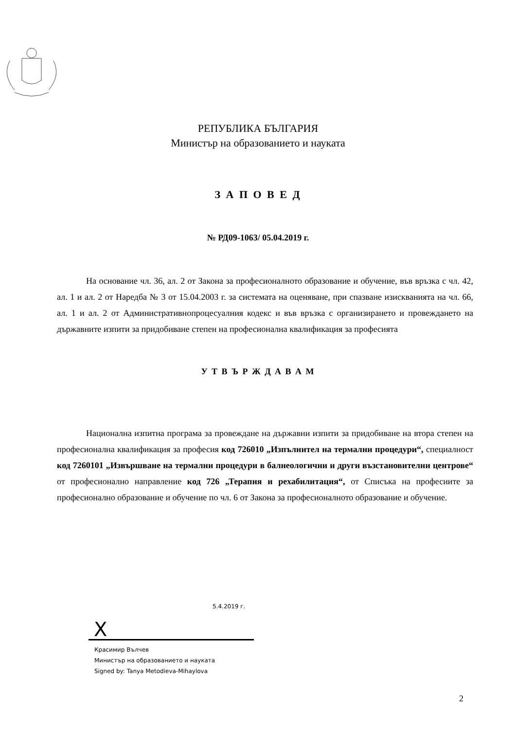РЕПУБЛИКА БЪЛГАРИЯ
Министър на образованието и науката
З А П О В Е Д
№ РД09-1063/ 05.04.2019 г.
На основание чл. 36, ал. 2 от Закона за професионалното образование и обучение, във връзка с чл. 42, ал. 1 и ал. 2 от Наредба № 3 от 15.04.2003 г. за системата на оценяване, при спазване изискванията на чл. 66, ал. 1 и ал. 2 от Административнопроцесуалния кодекс и във връзка с организирането и провеждането на държавните изпити за придобиване степен на професионална квалификация за професията
У Т В Ъ Р Ж Д А В А М
Национална изпитна програма за провеждане на държавни изпити за придобиване на втора степен на професионална квалификация за професия код 726010 „Изпълнител на термални процедури“, специалност код 7260101 „Извършване на термални процедури в балнеологични и други възстановителни центрове“ от професионално направление код 726 „Терапия и рехабилитация“, от Списъка на професиите за професионално образование и обучение по чл. 6 от Закона за професионалното образование и обучение.
5.4.2019 г.
X
Красимир Вълчев
Министър на образованието и науката
Signed by: Tanya Metodieva-Mihaylova
2